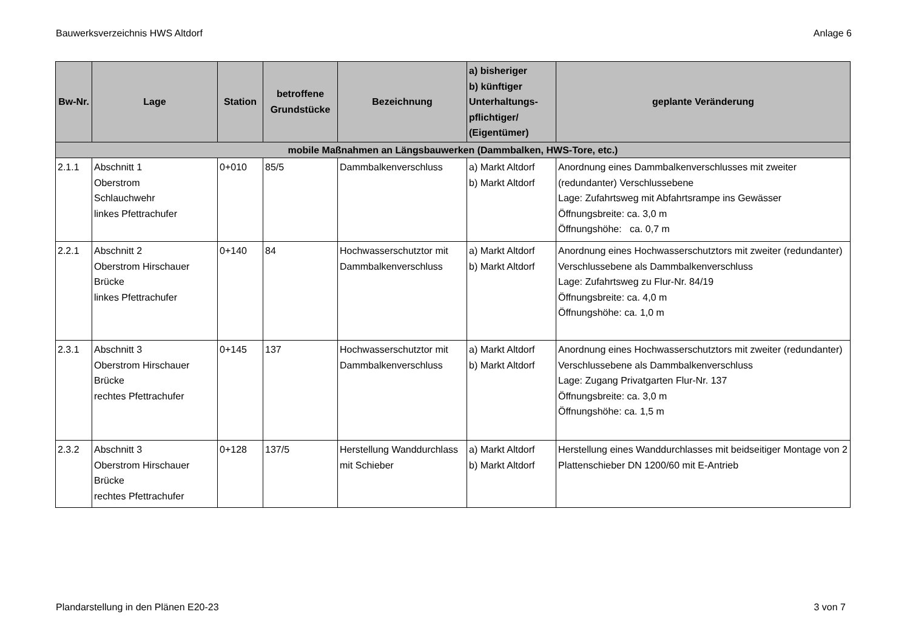Bauwerksverzeichnis HWS Altdorf Anlage 6
| Bw-Nr. | Lage | Station | betroffene Grundstücke | Bezeichnung | a) bisheriger b) künftiger Unterhaltungs- pflichtiger/ (Eigentümer) | geplante Veränderung |
| --- | --- | --- | --- | --- | --- | --- |
| mobile Maßnahmen an Längsbauwerken (Dammbalken, HWS-Tore, etc.) | | | | | | |
| 2.1.1 | Abschnitt 1 Oberstrom Schlauchwehr linkes Pfettrachufer | 0+010 | 85/5 | Dammbalkenverschluss | a) Markt Altdorf b) Markt Altdorf | Anordnung eines Dammbalkenverschlusses mit zweiter (redundanter) Verschlussebene Lage: Zufahrtsweg mit Abfahrtsrampe ins Gewässer Öffnungsbreite: ca. 3,0 m Öffnungshöhe: ca. 0,7 m |
| 2.2.1 | Abschnitt 2 Oberstrom Hirschauer Brücke linkes Pfettrachufer | 0+140 | 84 | Hochwasserschutztor mit Dammbalkenverschluss | a) Markt Altdorf b) Markt Altdorf | Anordnung eines Hochwasserschutztors mit zweiter (redundanter) Verschlussebene als Dammbalkenverschluss Lage: Zufahrtsweg zu Flur-Nr. 84/19 Öffnungsbreite: ca. 4,0 m Öffnungshöhe: ca. 1,0 m |
| 2.3.1 | Abschnitt 3 Oberstrom Hirschauer Brücke rechtes Pfettrachufer | 0+145 | 137 | Hochwasserschutztor mit Dammbalkenverschluss | a) Markt Altdorf b) Markt Altdorf | Anordnung eines Hochwasserschutztors mit zweiter (redundanter) Verschlussebene als Dammbalkenverschluss Lage: Zugang Privatgarten Flur-Nr. 137 Öffnungsbreite: ca. 3,0 m Öffnungshöhe: ca. 1,5 m |
| 2.3.2 | Abschnitt 3 Oberstrom Hirschauer Brücke rechtes Pfettrachufer | 0+128 | 137/5 | Herstellung Wanddurchlass mit Schieber | a) Markt Altdorf b) Markt Altdorf | Herstellung eines Wanddurchlasses mit beidseitiger Montage von 2 Plattenschieber DN 1200/60 mit E-Antrieb |
Plandarstellung in den Plänen E20-23 3 von 7